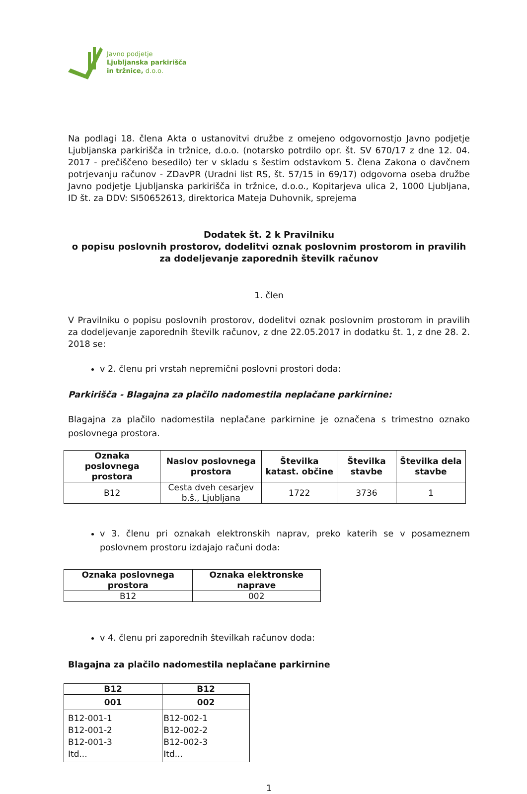Javno podjetje
Ljubljanska parkirišča
in tržnice, d.o.o.
Na podlagi 18. člena Akta o ustanovitvi družbe z omejeno odgovornostjo Javno podjetje Ljubljanska parkirišča in tržnice, d.o.o. (notarsko potrdilo opr. št. SV 670/17 z dne 12. 04. 2017 - prečiščeno besedilo) ter v skladu s šestim odstavkom 5. člena Zakona o davčnem potrjevanju računov - ZDavPR (Uradni list RS, št. 57/15 in 69/17) odgovorna oseba družbe Javno podjetje Ljubljanska parkirišča in tržnice, d.o.o., Kopitarjeva ulica 2, 1000 Ljubljana, ID št. za DDV: SI50652613, direktorica Mateja Duhovnik, sprejema
Dodatek št. 2 k Pravilniku
o popisu poslovnih prostorov, dodelitvi oznak poslovnim prostorom in pravilih za dodeljevanje zaporednih številk računov
1. člen
V Pravilniku o popisu poslovnih prostorov, dodelitvi oznak poslovnim prostorom in pravilih za dodeljevanje zaporednih številk računov, z dne 22.05.2017 in dodatku št. 1, z dne 28. 2. 2018 se:
v 2. členu pri vrstah nepremični poslovni prostori doda:
Parkirišča - Blagajna za plačilo nadomestila neplačane parkirnine:
Blagajna za plačilo nadomestila neplačane parkirnine je označena s trimestno oznako poslovnega prostora.
| Oznaka poslovnega prostora | Naslov poslovnega prostora | Številka katast. občine | Številka stavbe | Številka dela stavbe |
| --- | --- | --- | --- | --- |
| B12 | Cesta dveh cesarjev b.š., Ljubljana | 1722 | 3736 | 1 |
v 3. členu pri oznakah elektronskih naprav, preko katerih se v posameznem poslovnem prostoru izdajajo računi doda:
| Oznaka poslovnega prostora | Oznaka elektronske naprave |
| --- | --- |
| B12 | 002 |
v 4. členu pri zaporednih številkah računov doda:
Blagajna za plačilo nadomestila neplačane parkirnine
| B12 | B12 |
| --- | --- |
| 001 | 002 |
| B12-001-1 B12-001-2 B12-001-3 Itd... | B12-002-1 B12-002-2 B12-002-3 Itd... |
1